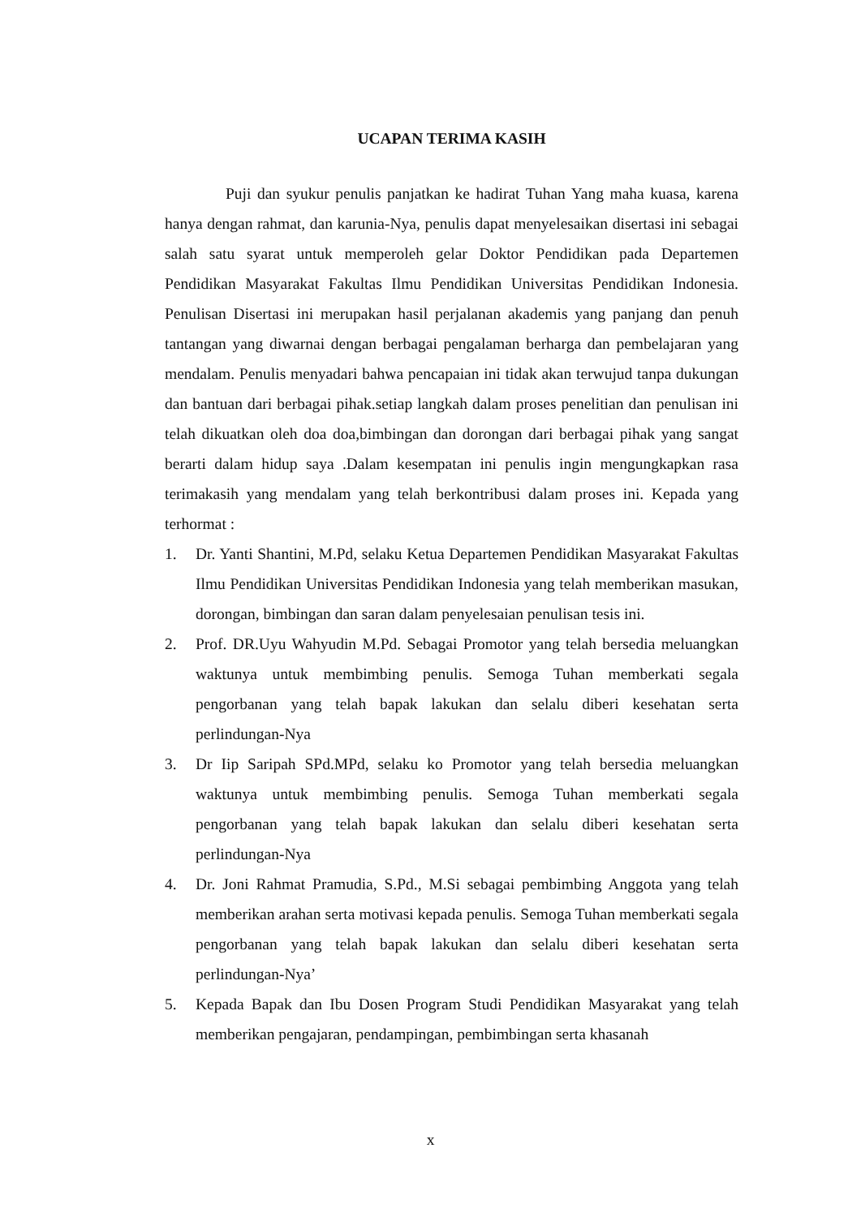UCAPAN TERIMA KASIH
Puji dan syukur penulis panjatkan ke hadirat Tuhan Yang maha kuasa, karena hanya dengan rahmat, dan karunia-Nya, penulis dapat menyelesaikan disertasi ini sebagai salah satu syarat untuk memperoleh gelar Doktor Pendidikan pada Departemen Pendidikan Masyarakat Fakultas Ilmu Pendidikan Universitas Pendidikan Indonesia. Penulisan Disertasi ini merupakan hasil perjalanan akademis yang panjang dan penuh tantangan yang diwarnai dengan berbagai pengalaman berharga dan pembelajaran yang mendalam. Penulis menyadari bahwa pencapaian ini tidak akan terwujud tanpa dukungan dan bantuan dari berbagai pihak.setiap langkah dalam proses penelitian dan penulisan ini telah dikuatkan oleh doa doa,bimbingan dan dorongan dari berbagai pihak yang sangat berarti dalam hidup saya .Dalam kesempatan ini penulis ingin mengungkapkan rasa terimakasih yang mendalam yang telah berkontribusi dalam proses ini. Kepada yang terhormat :
1. Dr. Yanti Shantini, M.Pd, selaku Ketua Departemen Pendidikan Masyarakat Fakultas Ilmu Pendidikan Universitas Pendidikan Indonesia yang telah memberikan masukan, dorongan, bimbingan dan saran dalam penyelesaian penulisan tesis ini.
2. Prof. DR.Uyu Wahyudin M.Pd. Sebagai Promotor yang telah bersedia meluangkan waktunya untuk membimbing penulis. Semoga Tuhan memberkati segala pengorbanan yang telah bapak lakukan dan selalu diberi kesehatan serta perlindungan-Nya
3. Dr Iip Saripah SPd.MPd, selaku ko Promotor yang telah bersedia meluangkan waktunya untuk membimbing penulis. Semoga Tuhan memberkati segala pengorbanan yang telah bapak lakukan dan selalu diberi kesehatan serta perlindungan-Nya
4. Dr. Joni Rahmat Pramudia, S.Pd., M.Si sebagai pembimbing Anggota yang telah memberikan arahan serta motivasi kepada penulis. Semoga Tuhan memberkati segala pengorbanan yang telah bapak lakukan dan selalu diberi kesehatan serta perlindungan-Nya’
5. Kepada Bapak dan Ibu Dosen Program Studi Pendidikan Masyarakat yang telah memberikan pengajaran, pendampingan, pembimbingan serta khasanah
x